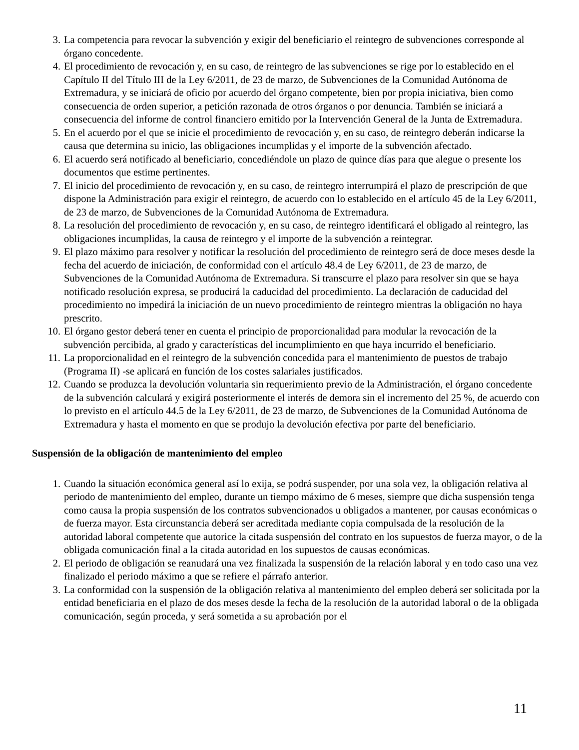3. La competencia para revocar la subvención y exigir del beneficiario el reintegro de subvenciones corresponde al órgano concedente.
4. El procedimiento de revocación y, en su caso, de reintegro de las subvenciones se rige por lo establecido en el Capítulo II del Título III de la Ley 6/2011, de 23 de marzo, de Subvenciones de la Comunidad Autónoma de Extremadura, y se iniciará de oficio por acuerdo del órgano competente, bien por propia iniciativa, bien como consecuencia de orden superior, a petición razonada de otros órganos o por denuncia. También se iniciará a consecuencia del informe de control financiero emitido por la Intervención General de la Junta de Extremadura.
5. En el acuerdo por el que se inicie el procedimiento de revocación y, en su caso, de reintegro deberán indicarse la causa que determina su inicio, las obligaciones incumplidas y el importe de la subvención afectado.
6. El acuerdo será notificado al beneficiario, concediéndole un plazo de quince días para que alegue o presente los documentos que estime pertinentes.
7. El inicio del procedimiento de revocación y, en su caso, de reintegro interrumpirá el plazo de prescripción de que dispone la Administración para exigir el reintegro, de acuerdo con lo establecido en el artículo 45 de la Ley 6/2011, de 23 de marzo, de Subvenciones de la Comunidad Autónoma de Extremadura.
8. La resolución del procedimiento de revocación y, en su caso, de reintegro identificará el obligado al reintegro, las obligaciones incumplidas, la causa de reintegro y el importe de la subvención a reintegrar.
9. El plazo máximo para resolver y notificar la resolución del procedimiento de reintegro será de doce meses desde la fecha del acuerdo de iniciación, de conformidad con el artículo 48.4 de Ley 6/2011, de 23 de marzo, de Subvenciones de la Comunidad Autónoma de Extremadura. Si transcurre el plazo para resolver sin que se haya notificado resolución expresa, se producirá la caducidad del procedimiento. La declaración de caducidad del procedimiento no impedirá la iniciación de un nuevo procedimiento de reintegro mientras la obligación no haya prescrito.
10. El órgano gestor deberá tener en cuenta el principio de proporcionalidad para modular la revocación de la subvención percibida, al grado y características del incumplimiento en que haya incurrido el beneficiario.
11. La proporcionalidad en el reintegro de la subvención concedida para el mantenimiento de puestos de trabajo (Programa II) -se aplicará en función de los costes salariales justificados.
12. Cuando se produzca la devolución voluntaria sin requerimiento previo de la Administración, el órgano concedente de la subvención calculará y exigirá posteriormente el interés de demora sin el incremento del 25 %, de acuerdo con lo previsto en el artículo 44.5 de la Ley 6/2011, de 23 de marzo, de Subvenciones de la Comunidad Autónoma de Extremadura y hasta el momento en que se produjo la devolución efectiva por parte del beneficiario.
Suspensión de la obligación de mantenimiento del empleo
1. Cuando la situación económica general así lo exija, se podrá suspender, por una sola vez, la obligación relativa al periodo de mantenimiento del empleo, durante un tiempo máximo de 6 meses, siempre que dicha suspensión tenga como causa la propia suspensión de los contratos subvencionados u obligados a mantener, por causas económicas o de fuerza mayor. Esta circunstancia deberá ser acreditada mediante copia compulsada de la resolución de la autoridad laboral competente que autorice la citada suspensión del contrato en los supuestos de fuerza mayor, o de la obligada comunicación final a la citada autoridad en los supuestos de causas económicas.
2. El periodo de obligación se reanudará una vez finalizada la suspensión de la relación laboral y en todo caso una vez finalizado el periodo máximo a que se refiere el párrafo anterior.
3. La conformidad con la suspensión de la obligación relativa al mantenimiento del empleo deberá ser solicitada por la entidad beneficiaria en el plazo de dos meses desde la fecha de la resolución de la autoridad laboral o de la obligada comunicación, según proceda, y será sometida a su aprobación por el
11